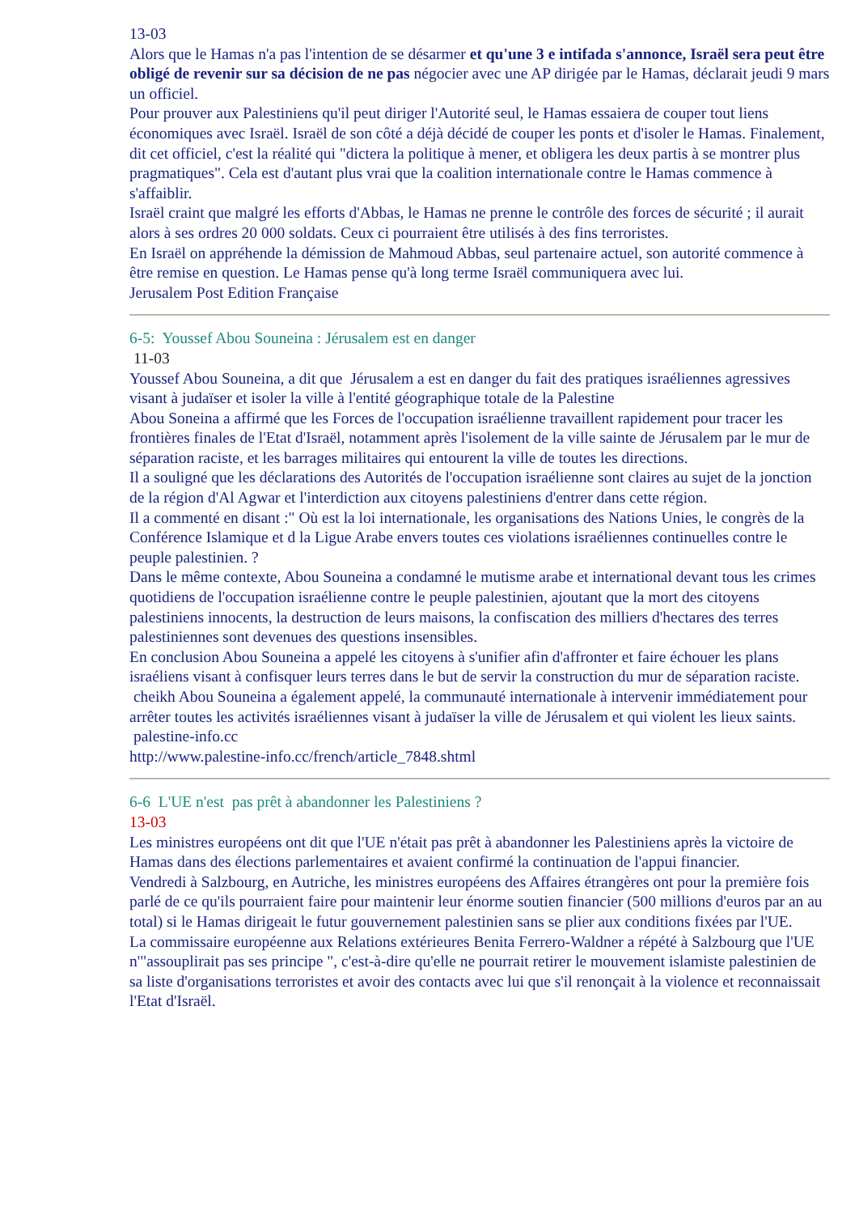13-03
Alors que le Hamas n'a pas l'intention de se désarmer et qu'une 3 e intifada s'annonce, Israël sera peut être obligé de revenir sur sa décision de ne pas négocier avec une AP dirigée par le Hamas, déclarait jeudi 9 mars un officiel.
Pour prouver aux Palestiniens qu'il peut diriger l'Autorité seul, le Hamas essaiera de couper tout liens économiques avec Israël. Israël de son côté a déjà décidé de couper les ponts et d'isoler le Hamas. Finalement, dit cet officiel, c'est la réalité qui "dictera la politique à mener, et obligera les deux partis à se montrer plus pragmatiques". Cela est d'autant plus vrai que la coalition internationale contre le Hamas commence à s'affaiblir.
Israël craint que malgré les efforts d'Abbas, le Hamas ne prenne le contrôle des forces de sécurité ; il aurait alors à ses ordres 20 000 soldats. Ceux ci pourraient être utilisés à des fins terroristes.
En Israël on appréhende la démission de Mahmoud Abbas, seul partenaire actuel, son autorité commence à être remise en question. Le Hamas pense qu'à long terme Israël communiquera avec lui.
Jerusalem Post Edition Française
6-5: Youssef Abou Souneina : Jérusalem est en danger
11-03
Youssef Abou Souneina, a dit que Jérusalem a est en danger du fait des pratiques israéliennes agressives visant à judaïser et isoler la ville à l'entité géographique totale de la Palestine
Abou Soneina a affirmé que les Forces de l'occupation israélienne travaillent rapidement pour tracer les frontières finales de l'Etat d'Israël, notamment après l'isolement de la ville sainte de Jérusalem par le mur de séparation raciste, et les barrages militaires qui entourent la ville de toutes les directions.
Il a souligné que les déclarations des Autorités de l'occupation israélienne sont claires au sujet de la jonction de la région d'Al Agwar et l'interdiction aux citoyens palestiniens d'entrer dans cette région.
Il a commenté en disant :" Où est la loi internationale, les organisations des Nations Unies, le congrès de la Conférence Islamique et d la Ligue Arabe envers toutes ces violations israéliennes continuelles contre le peuple palestinien. ?
Dans le même contexte, Abou Souneina a condamné le mutisme arabe et international devant tous les crimes quotidiens de l'occupation israélienne contre le peuple palestinien, ajoutant que la mort des citoyens palestiniens innocents, la destruction de leurs maisons, la confiscation des milliers d'hectares des terres palestiniennes sont devenues des questions insensibles.
En conclusion Abou Souneina a appelé les citoyens à s'unifier afin d'affronter et faire échouer les plans israéliens visant à confisquer leurs terres dans le but de servir la construction du mur de séparation raciste.
cheikh Abou Souneina a également appelé, la communauté internationale à intervenir immédiatement pour arrêter toutes les activités israéliennes visant à judaïser la ville de Jérusalem et qui violent les lieux saints.
palestine-info.cc
http://www.palestine-info.cc/french/article_7848.shtml
6-6 L'UE n'est pas prêt à abandonner les Palestiniens ?
13-03
Les ministres européens ont dit que l'UE n'était pas prêt à abandonner les Palestiniens après la victoire de Hamas dans des élections parlementaires et avaient confirmé la continuation de l'appui financier.
Vendredi à Salzbourg, en Autriche, les ministres européens des Affaires étrangères ont pour la première fois parlé de ce qu'ils pourraient faire pour maintenir leur énorme soutien financier (500 millions d'euros par an au total) si le Hamas dirigeait le futur gouvernement palestinien sans se plier aux conditions fixées par l'UE.
La commissaire européenne aux Relations extérieures Benita Ferrero-Waldner a répété à Salzbourg que l'UE n'"assouplirait pas ses principe ", c'est-à-dire qu'elle ne pourrait retirer le mouvement islamiste palestinien de sa liste d'organisations terroristes et avoir des contacts avec lui que s'il renonçait à la violence et reconnaissait l'Etat d'Israël.